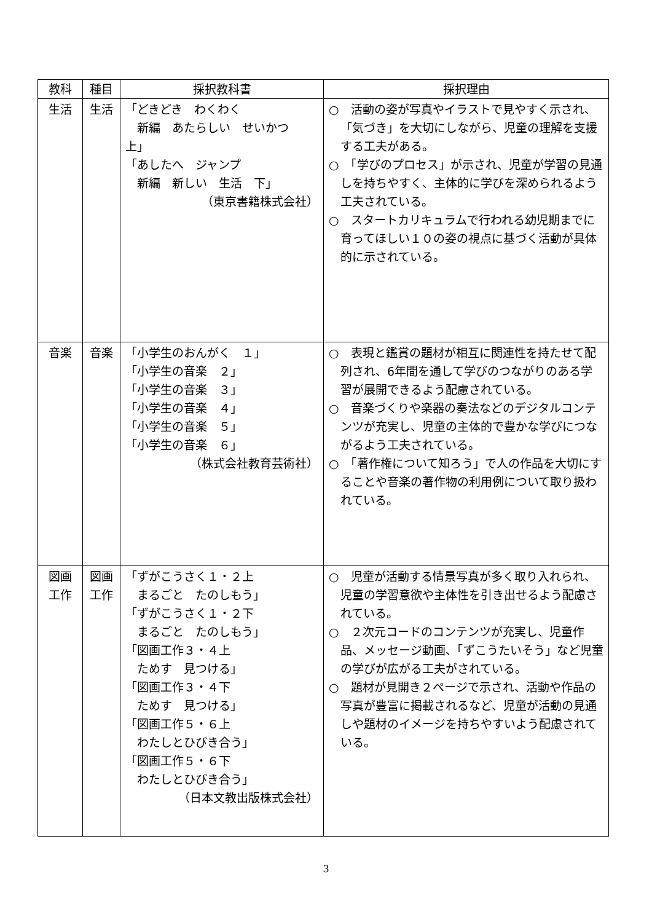| 教科 | 種目 | 採択教科書 | 採択理由 |
| --- | --- | --- | --- |
| 生活 | 生活 | 「どきどき わくわく 新編 あたらしい せいかつ 上」 「あしたへ ジャンプ 新編 新しい 生活 下」 （東京書籍株式会社） | ○ 活動の姿が写真やイラストで見やすく示され、「気づき」を大切にしながら、児童の理解を支援する工夫がある。 ○ 「学びのプロセス」が示され、児童が学習の見通しを持ちやすく、主体的に学びを深められるよう工夫されている。 ○ スタートカリキュラムで行われる幼児期までに育ってほしい１０の姿の視点に基づく活動が具体的に示されている。 |
| 音楽 | 音楽 | 「小学生のおんがく １」 「小学生の音楽 ２」 「小学生の音楽 ３」 「小学生の音楽 ４」 「小学生の音楽 ５」 「小学生の音楽 ６」 （株式会社教育芸術社） | ○ 表現と鑑賞の題材が相互に関連性を持たせて配列され、6年間を通して学びのつながりのある学習が展開できるよう配慮されている。 ○ 音楽づくりや楽器の奏法などのデジタルコンテンツが充実し、児童の主体的で豊かな学びにつながるよう工夫されている。 ○ 「著作権について知ろう」で人の作品を大切にすることや音楽の著作物の利用例について取り扱われている。 |
| 図画 工作 | 図画 工作 | 「ずがこうさく１・２上 まるごと たのしもう」 「ずがこうさく１・２下 まるごと たのしもう」 「図画工作３・４上 ためす 見つける」 「図画工作３・４下 ためす 見つける」 「図画工作５・６上 わたしとひびき合う」 「図画工作５・６下 わたしとひびき合う」 （日本文教出版株式会社） | ○ 児童が活動する情景写真が多く取り入れられ、児童の学習意欲や主体性を引き出せるよう配慮されている。 ○ ２次元コードのコンテンツが充実し、児童作品、メッセージ動画、「ずこうたいそう」など児童の学びが広がる工夫がされている。 ○ 題材が見開き２ページで示され、活動や作品の写真が豊富に掲載されるなど、児童が活動の見通しや題材のイメージを持ちやすいよう配慮されている。 |
3